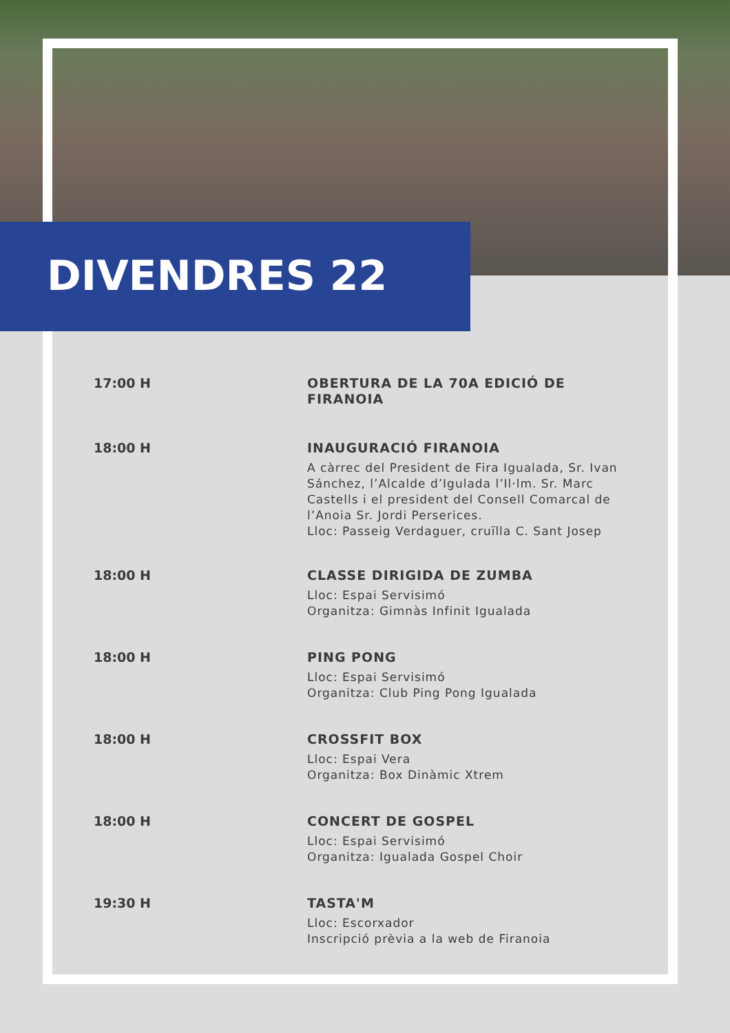DIVENDRES 22
17:00 H
OBERTURA DE LA 70A EDICIÓ DE FIRANOIA
18:00 H
INAUGURACIÓ FIRANOIA
A càrrec del President de Fira Igualada, Sr. Ivan Sánchez, l’Alcalde d’Igulada l’Il·lm. Sr. Marc Castells i el president del Consell Comarcal de l’Anoia Sr. Jordi Perserices.
Lloc: Passeig Verdaguer, cruïlla C. Sant Josep
18:00 H
CLASSE DIRIGIDA DE ZUMBA
Lloc: Espai Servisimó
Organitza: Gimnàs Infinit Igualada
18:00 H
PING PONG
Lloc: Espai Servisimó
Organitza: Club Ping Pong Igualada
18:00 H
CROSSFIT BOX
Lloc: Espai Vera
Organitza: Box Dinàmic Xtrem
18:00 H
CONCERT DE GOSPEL
Lloc: Espai Servisimó
Organitza: Igualada Gospel Choir
19:30 H
TASTA'M
Lloc: Escorxador
Inscripció prèvia a la web de Firanoia